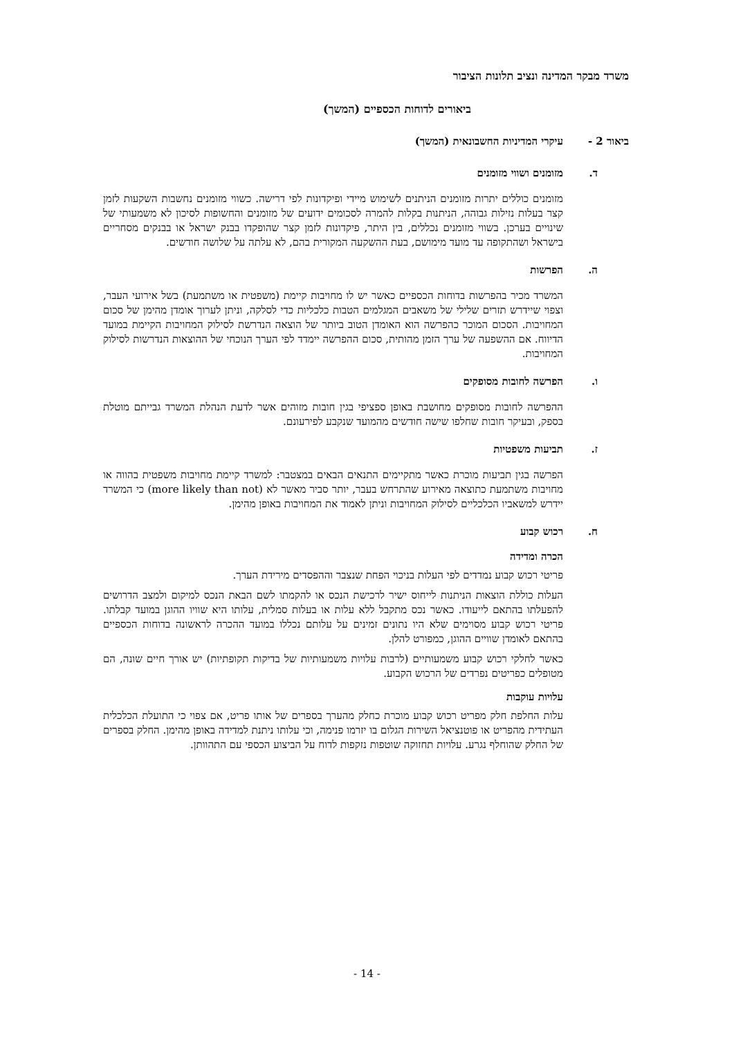משרד מבקר המדינה ונציב תלונות הציבור
ביאורים לדוחות הכספיים (המשך)
ביאור 2 - עיקרי המדיניות החשבונאית (המשך)
ד. מזומנים ושווי מזומנים
מזומנים כוללים יתרות מזומנים הניתנים לשימוש מיידי ופיקדונות לפי דרישה. כשווי מזומנים נחשבות השקעות לזמן קצר בעלות נזילות גבוהה, הניתנות בקלות להמרה לסכומים ידועים של מזומנים והחשופות לסיכון לא משמעותי של שינויים בערכן. בשווי מזומנים נכללים, בין היתר, פיקדונות לזמן קצר שהופקדו בבנק ישראל או בבנקים מסחריים בישראל ושהתקופה עד מועד מימושם, בעת ההשקעה המקורית בהם, לא עלתה על שלושה חודשים.
ה. הפרשות
המשרד מכיר בהפרשות בדוחות הכספיים כאשר יש לו מחויבות קיימת (משפטית או משתמעת) בשל אירועי העבר, וצפוי שיידרש תזרים שלילי של משאבים המגלמים הטבות כלכליות כדי לסלקה, וניתן לערוך אומדן מהימן של סכום המחויבות. הסכום המוכר כהפרשה הוא האומדן הטוב ביותר של הוצאה הנדרשת לסילוק המחויבות הקיימת במועד הדיווח. אם ההשפעה של ערך הזמן מהותית, סכום ההפרשה יימדד לפי הערך הנוכחי של ההוצאות הנדרשות לסילוק המחויבות.
ו. הפרשה לחובות מסופקים
ההפרשה לחובות מסופקים מחושבת באופן ספציפי בגין חובות מזוהים אשר לדעת הנהלת המשרד גבייתם מוטלת בספק, ובעיקר חובות שחלפו שישה חודשים מהמועד שנקבע לפירעונם.
ז. תביעות משפטיות
הפרשה בגין תביעות מוכרת כאשר מתקיימים התנאים הבאים במצטבר: למשרד קיימת מחויבות משפטית בהווה או מחויבות משתמעת כתוצאה מאירוע שהתרחש בעבר, יותר סביר מאשר לא (more likely than not) כי המשרד יידרש למשאביו הכלכליים לסילוק המחויבות וניתן לאמוד את המחויבות באופן מהימן.
ח. רכוש קבוע
הכרה ומדידה
פריטי רכוש קבוע נמדדים לפי העלות בניכוי הפחת שנצבר וההפסדים מירידת הערך.
העלות כוללת הוצאות הניתנות לייחוס ישיר לרכישת הנכס או להקמתו לשם הבאת הנכס למיקום ולמצב הדרושים להפעלתו בהתאם לייעודו. כאשר נכס מתקבל ללא עלות או בעלות סמלית, עלותו היא שוויו ההוגן במועד קבלתו. פריטי רכוש קבוע מסוימים שלא היו נתונים זמינים על עלותם נכללו במועד ההכרה לראשונה בדוחות הכספיים בהתאם לאומדן שוויים ההוגן, כמפורט להלן.
כאשר לחלקי רכוש קבוע משמעותיים (לרבות עלויות משמעותיות של בדיקות תקופתיות) יש אורך חיים שונה, הם מטופלים כפריטים נפרדים של הרכוש הקבוע.
עלויות עוקבות
עלות החלפת חלק מפריט רכוש קבוע מוכרת כחלק מהערך בספרים של אותו פריט, אם צפוי כי התועלת הכלכלית העתידית מהפריט או פוטנציאל השירות הגלום בו יזרמו פנימה, וכי עלותו ניתנת למדידה באופן מהימן. החלק בספרים של החלק שהוחלף נגרע. עלויות תחזוקה שוטפות נזקפות לדוח על הביצוע הכספי עם התהוותן.
- 14 -